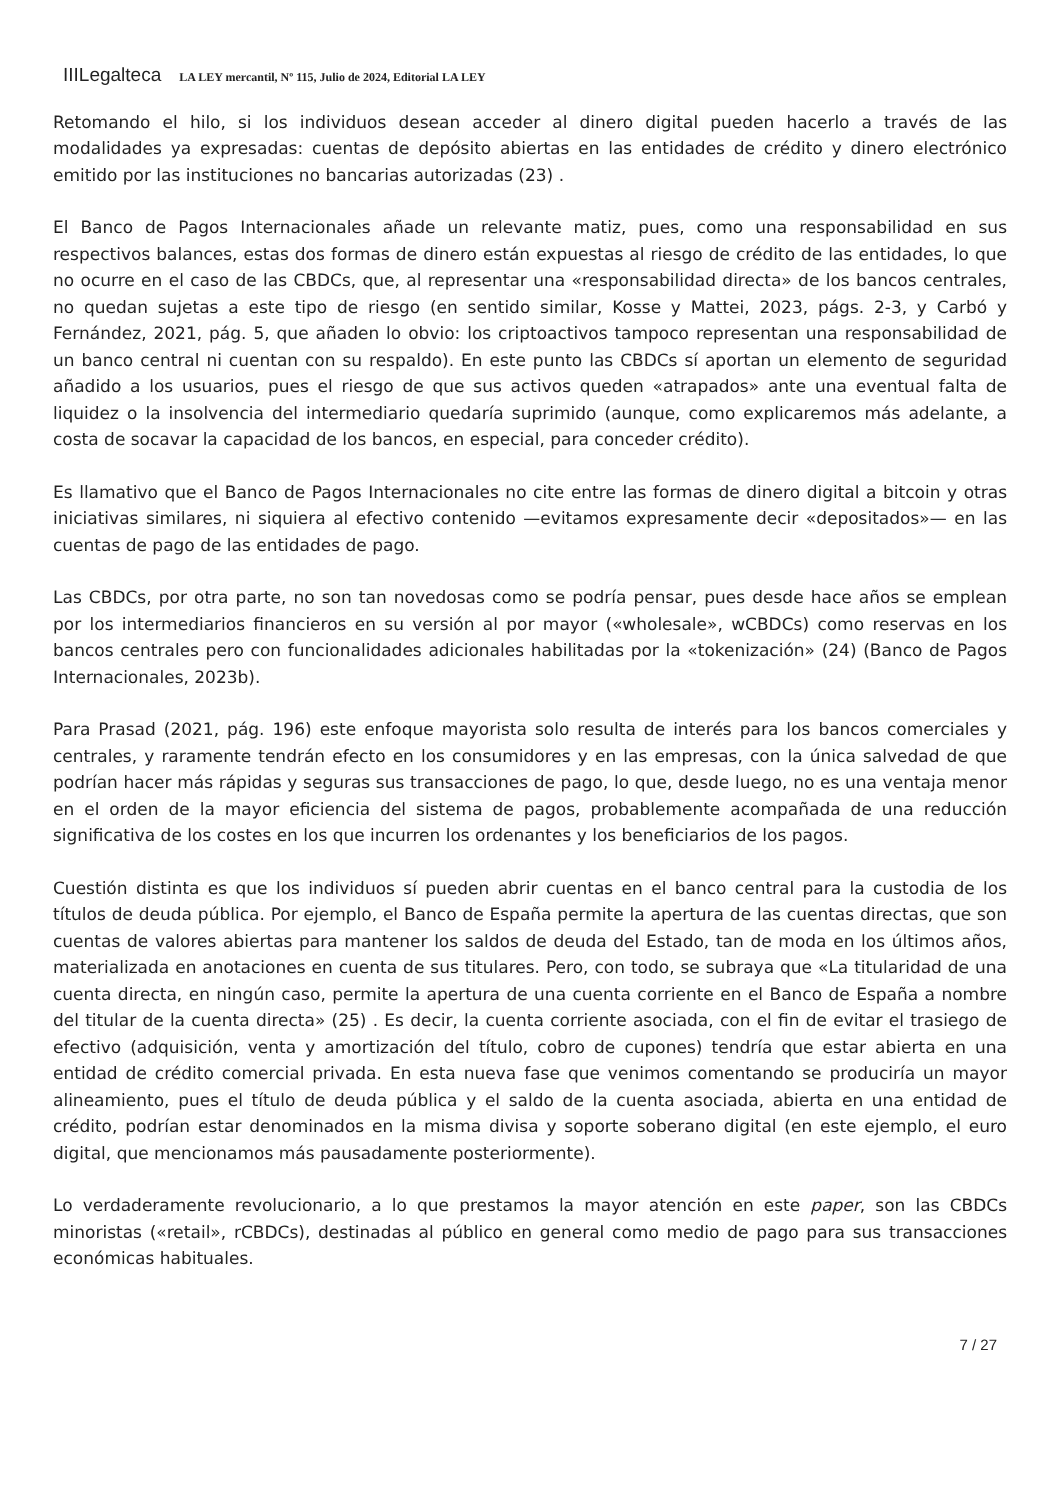IIILegalteca LA LEY mercantil, Nº 115, Julio de 2024, Editorial LA LEY
Retomando el hilo, si los individuos desean acceder al dinero digital pueden hacerlo a través de las modalidades ya expresadas: cuentas de depósito abiertas en las entidades de crédito y dinero electrónico emitido por las instituciones no bancarias autorizadas (23) .
El Banco de Pagos Internacionales añade un relevante matiz, pues, como una responsabilidad en sus respectivos balances, estas dos formas de dinero están expuestas al riesgo de crédito de las entidades, lo que no ocurre en el caso de las CBDCs, que, al representar una «responsabilidad directa» de los bancos centrales, no quedan sujetas a este tipo de riesgo (en sentido similar, Kosse y Mattei, 2023, págs. 2-3, y Carbó y Fernández, 2021, pág. 5, que añaden lo obvio: los criptoactivos tampoco representan una responsabilidad de un banco central ni cuentan con su respaldo). En este punto las CBDCs sí aportan un elemento de seguridad añadido a los usuarios, pues el riesgo de que sus activos queden «atrapados» ante una eventual falta de liquidez o la insolvencia del intermediario quedaría suprimido (aunque, como explicaremos más adelante, a costa de socavar la capacidad de los bancos, en especial, para conceder crédito).
Es llamativo que el Banco de Pagos Internacionales no cite entre las formas de dinero digital a bitcoin y otras iniciativas similares, ni siquiera al efectivo contenido —evitamos expresamente decir «depositados»— en las cuentas de pago de las entidades de pago.
Las CBDCs, por otra parte, no son tan novedosas como se podría pensar, pues desde hace años se emplean por los intermediarios financieros en su versión al por mayor («wholesale», wCBDCs) como reservas en los bancos centrales pero con funcionalidades adicionales habilitadas por la «tokenización» (24) (Banco de Pagos Internacionales, 2023b).
Para Prasad (2021, pág. 196) este enfoque mayorista solo resulta de interés para los bancos comerciales y centrales, y raramente tendrán efecto en los consumidores y en las empresas, con la única salvedad de que podrían hacer más rápidas y seguras sus transacciones de pago, lo que, desde luego, no es una ventaja menor en el orden de la mayor eficiencia del sistema de pagos, probablemente acompañada de una reducción significativa de los costes en los que incurren los ordenantes y los beneficiarios de los pagos.
Cuestión distinta es que los individuos sí pueden abrir cuentas en el banco central para la custodia de los títulos de deuda pública. Por ejemplo, el Banco de España permite la apertura de las cuentas directas, que son cuentas de valores abiertas para mantener los saldos de deuda del Estado, tan de moda en los últimos años, materializada en anotaciones en cuenta de sus titulares. Pero, con todo, se subraya que «La titularidad de una cuenta directa, en ningún caso, permite la apertura de una cuenta corriente en el Banco de España a nombre del titular de la cuenta directa» (25) . Es decir, la cuenta corriente asociada, con el fin de evitar el trasiego de efectivo (adquisición, venta y amortización del título, cobro de cupones) tendría que estar abierta en una entidad de crédito comercial privada. En esta nueva fase que venimos comentando se produciría un mayor alineamiento, pues el título de deuda pública y el saldo de la cuenta asociada, abierta en una entidad de crédito, podrían estar denominados en la misma divisa y soporte soberano digital (en este ejemplo, el euro digital, que mencionamos más pausadamente posteriormente).
Lo verdaderamente revolucionario, a lo que prestamos la mayor atención en este paper, son las CBDCs minoristas («retail», rCBDCs), destinadas al público en general como medio de pago para sus transacciones económicas habituales.
7 / 27